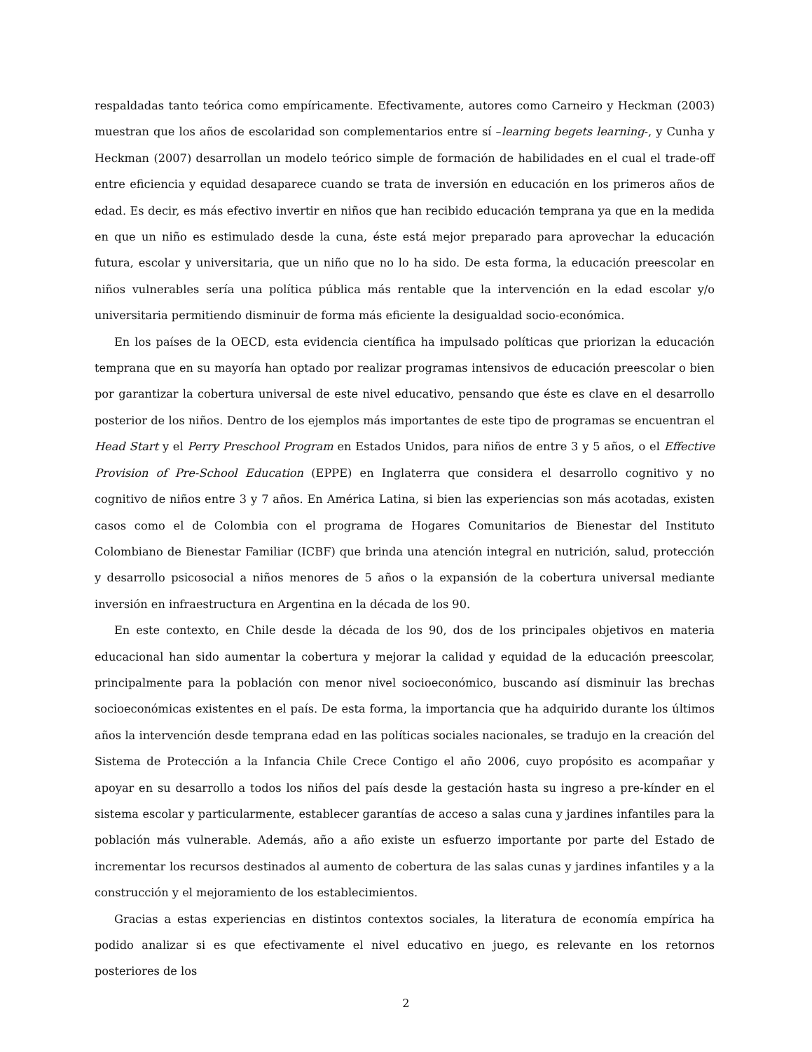respaldadas tanto teórica como empíricamente. Efectivamente, autores como Carneiro y Heckman (2003) muestran que los años de escolaridad son complementarios entre sí –learning begets learning-, y Cunha y Heckman (2007) desarrollan un modelo teórico simple de formación de habilidades en el cual el trade-off entre eficiencia y equidad desaparece cuando se trata de inversión en educación en los primeros años de edad. Es decir, es más efectivo invertir en niños que han recibido educación temprana ya que en la medida en que un niño es estimulado desde la cuna, éste está mejor preparado para aprovechar la educación futura, escolar y universitaria, que un niño que no lo ha sido. De esta forma, la educación preescolar en niños vulnerables sería una política pública más rentable que la intervención en la edad escolar y/o universitaria permitiendo disminuir de forma más eficiente la desigualdad socio-económica.
En los países de la OECD, esta evidencia científica ha impulsado políticas que priorizan la educación temprana que en su mayoría han optado por realizar programas intensivos de educación preescolar o bien por garantizar la cobertura universal de este nivel educativo, pensando que éste es clave en el desarrollo posterior de los niños. Dentro de los ejemplos más importantes de este tipo de programas se encuentran el Head Start y el Perry Preschool Program en Estados Unidos, para niños de entre 3 y 5 años, o el Effective Provision of Pre-School Education (EPPE) en Inglaterra que considera el desarrollo cognitivo y no cognitivo de niños entre 3 y 7 años. En América Latina, si bien las experiencias son más acotadas, existen casos como el de Colombia con el programa de Hogares Comunitarios de Bienestar del Instituto Colombiano de Bienestar Familiar (ICBF) que brinda una atención integral en nutrición, salud, protección y desarrollo psicosocial a niños menores de 5 años o la expansión de la cobertura universal mediante inversión en infraestructura en Argentina en la década de los 90.
En este contexto, en Chile desde la década de los 90, dos de los principales objetivos en materia educacional han sido aumentar la cobertura y mejorar la calidad y equidad de la educación preescolar, principalmente para la población con menor nivel socioeconómico, buscando así disminuir las brechas socioeconómicas existentes en el país. De esta forma, la importancia que ha adquirido durante los últimos años la intervención desde temprana edad en las políticas sociales nacionales, se tradujo en la creación del Sistema de Protección a la Infancia Chile Crece Contigo el año 2006, cuyo propósito es acompañar y apoyar en su desarrollo a todos los niños del país desde la gestación hasta su ingreso a pre-kínder en el sistema escolar y particularmente, establecer garantías de acceso a salas cuna y jardines infantiles para la población más vulnerable. Además, año a año existe un esfuerzo importante por parte del Estado de incrementar los recursos destinados al aumento de cobertura de las salas cunas y jardines infantiles y a la construcción y el mejoramiento de los establecimientos.
Gracias a estas experiencias en distintos contextos sociales, la literatura de economía empírica ha podido analizar si es que efectivamente el nivel educativo en juego, es relevante en los retornos posteriores de los
2